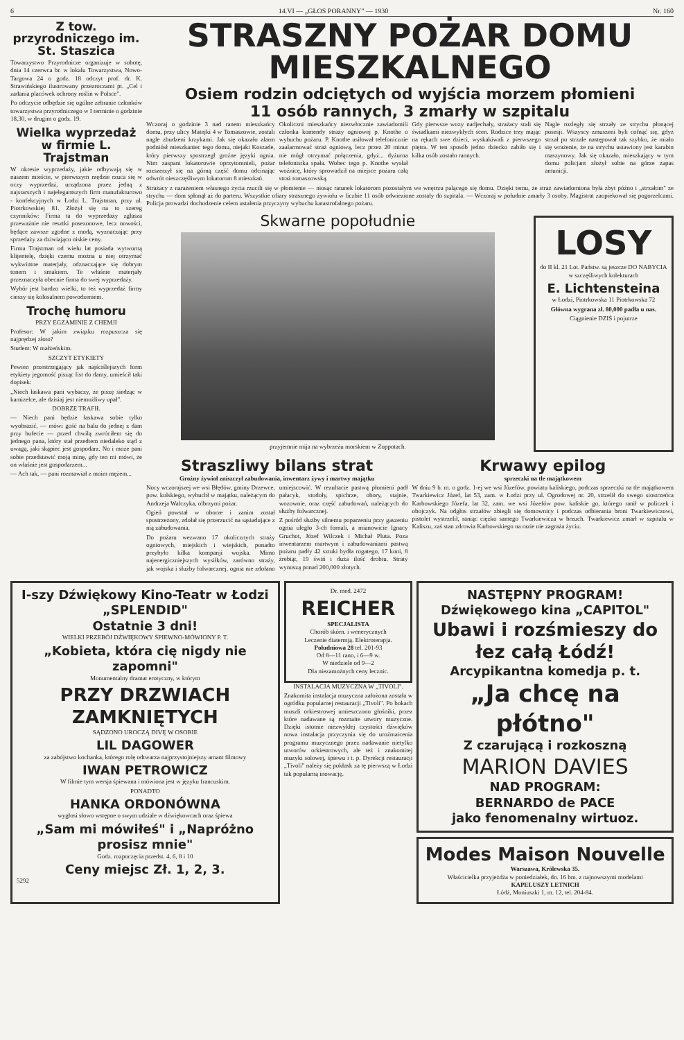6 14.VI — „GŁOS PORANNY" — 1930 Nr. 160
Z tow. przyrodniczego im. St. Staszica
Towarzystwo Przyrodnicze organizuje w sobotę, dnia 14 czerwca br. w lokalu Towarzystwa, Nowo-Targowa 24 o godz. 18 odczyt prof. dr. K. Strawińskiego ilustrowany przezroczami pt. „Cel i zadania placówek ochrony roślin w Polsce".
Po odczycie odbędzie się ogólne zebranie członków towarzystwa przyrodniczego w I terminie o godzinie 18,30, w drugim o godz. 19.
Wielka wyprzedaż w firmie L. Trajstman
W okresie wyprzedaży, jakie odbywają się w naszem mieście, w pierwszym rzędzie rzuca się w oczy wyprzedaż, urządzona przez jedną z najstarszych i najelegantszych firm manufakturowo - konfekcyjnych w Łodzi L. Trajstman, przy ul. Piotrkowskiej 81. Złożył się na to szereg czynników: Firma ta do wyprzedaży zgłasza przeważnie nie resztki posezonowe, lecz nowości, będące zawsze zgodne z modą, wyznaczając przy sprzedaży za dziwiająco niskie ceny.
Firma Trajstman od wielu lat posiada wytworną klijentelę, dzięki czemu można u niej otrzymać wykwintne materjały, odznaczające się dobrym tonem i smakiem. Te właśnie materjały przeznaczyła obecnie firma do swej wyprzedaży.
Wybór jest bardzo wielki, to też wyprzedaż firmy cieszy się kolosalnem powodzeniem.
Trochę humoru
PRZY EGZAMINIE Z CHEMJI
Profesor: W jakim związku rozpuszcza się najprędzej złoto?
Student: W małżeńskim.
SZCZYT ETYKIETY
Pewien przestrzegający jak najściślejszych form etykiety jegomość pisząc list do damy, umieścił taki dopisek:
„Niech łaskawa pani wybaczy, że piszę siedząc w kamizelce, ale dzisiaj jest niemożliwy upał".
DOBRZE TRAFIŁ
— Niech pani będzie łaskawa sobie tylko wyobrazić, — mówi gość na balu do jednej z dam przy bufecie — przed chwilą zwróciłem się do jednego pana, który stał przedtem niedaleko stąd z uwagą, jaki skąpiec jest gospodarz. No i może pani sobie przedstawić moją minę, gdy ten mi mówi, że on właśnie jest gospodarzem...
— Ach tak, — pani rozmawiał z moim mężem...
STRASZNY POŻAR DOMU MIESZKALNEGO
Osiem rodzin odciętych od wyjścia morzem płomieni
11 osób rannych, 3 zmarły w szpitalu
Wczoraj o godzinie 3 nad ranem mieszkańcy domu, przy ulicy Matejki 4 w Tomaszowie, zostali nagle zbudzeni krzykami. Jak się okazało alarm podniósł mieszkaniec tego domu, niejaki Koszade, który pierwszy spostrzegł groźne języki ognia. Nim zaspani lokatorowie oprzytomnieli, pożar rozszerzył się na górną część domu odcinając odwrót nieszczęśliwym lokatorom 8 mieszkań.
Okoliczni mieszkańcy niezwłocznie zawiadomili członka komendy straży ogniowej p. Knothe o wybuchu pożaru. P. Knothe usiłował telefonicznie zaalarmować straż ogniową, lecz przez 20 minut nie mógł otrzymać połączenia, gdyż... dyżurna telefonistka spała. Wobec tego p. Knothe wysłał woźnicę, który sprowadził na miejsce pożaru całą straż tomaszowską.
Gdy pierwsze wozy nadjechały, strażacy stali się świadkami niezwykłych scen. Rodzice trzy mając na rękach swe dzieci, wyskakiwali z pierwszego piętra. W ten sposób jedno dziecko zabiło się i kilka osób zostało rannych.
Nagle rozległy się strzały ze strychu płonącej posesji. Wszyscy zmuszeni byli cofnąć się, gdyż strzał po strzale następował tak szybko, że miało się wrażenie, że na strychu ustawiony jest karabin maszynowy. Jak się okazało, mieszkający w tym domu policjant złożył sobie na górze zapas amunicji.
Strażacy z narażeniem własnego życia rzucili się w płomienie — niosąc ratunek lokatorom pozostałym we wnętrzu palącego się domu. Dzięki temu, że straż zawiadomiona była zbyt późno i „strzałom" ze strychu — dom spłonął aż do parteru. Wszystkie ofiary strasznego żywiołu w liczbie 11 osób odwiezione zostały do szpitala. — Wczoraj w południe zmarły 3 osoby. Magistrat zaopiekował się pogorzelcami. Policja prowadzi dochodzenie celem ustalenia przyczyny wybuchu katastrofalnego pożaru.
Skwarne popołudnie
przyjemnie mija na wybrzeżu morskiem w Zoppotach.
LOSY
do II kl. 21 Lot. Państw. są jeszcze DO NABYCIA w szczęśliwych kolekturach
E. Lichtensteina
w Łodzi, Piotrkowska 11 Piotrkowska 72
Główna wygrana zł. 80,000 padła u nas.
Ciągnienie DZIŚ i pojutrze
Straszliwy bilans strat
Groźny żywioł zniszczył zabudowania, inwentarz żywy i martwy majątku
Nocy wczorajszej we wsi Błędów, gminy Drzewce, pow. kolskiego, wybuchł w majątku, należącym do Andrzeja Walczyka, olbrzymi pożar.
Ogień powstał w oborze i zanim został spostrzeżony, zdołał się przerzucić na sąsiadujące z nią zabudowania.
Do pożaru wezwano 17 okolicznych straży ogniowych, miejskich i wiejskich, ponadto przybyło kilka kompanji wojska. Mimo najenergiczniejszych wysiłków, zarówno straży, jak wojska i służby folwarcznej, ognia nie zdołano umiejscowić. W rezultacie pastwą płomieni padł pałacyk, stodoły, spichrze, obory, stajnie, wozownie, oraz część zabudowań, należących do służby folwarcznej.
Z pośród służby silnemu poparzeniu przy gaszeniu ognia uległo 3-ch fornali, a mianowicie Ignacy Gruchot, Józef Wilczek i Michał Pluta. Poza inwentarzem martwym i zabudowaniami pastwą pożaru padły 42 sztuki bydła rogatego, 17 koni, 8 źrebiąt, 19 świń i duża ilość drobiu. Straty wynoszą ponad 200,000 złotych.
Krwawy epilog
sprzeczki na tle majątkowem
W dniu 9 b. m. o godz. 1-ej we wsi Józefów, powiatu kaliskiego, podczas sprzeczki na tle majątkowem Twarkiewicz Józef, lat 53, zam. w Łodzi przy ul. Ogrodowej nr. 20, strzelił do swego siostrzeńca Karbowskiego Józefa, lat 32, zam. we wsi Józefów pow. kaliskie go, którego ranił w policzek i obojczyk. Na odgłos strzałów zbiegli się domownicy i podczas odbierania broni Twarkiewiczowi, pistolet wystrzelił, raniąc ciężko samego Twarkiewicza w brzuch. Twarkiewicz zmarł w szpitalu w Kaliszu, zaś stan zdrowia Karbowskiego na razie nie zagraża życiu.
I-szy Dźwiękowy Kino-Teatr w Łodzi „SPLENDID"
Ostatnie 3 dni!
WIELKI PRZEBÓJ DŹWIĘKOWY ŚPIEWNO-MÓWIONY P. T.
„Kobieta, która cię nigdy nie zapomni"
Monumentalny dramat erotyczny, w którym
PRZY DRZWIACH ZAMKNIĘTYCH
SĄDZONO UROCZĄ DIVĘ W OSOBIE
LIL DAGOWER
za zabójstwo kochanka, którego rolę odtwarza najprzystojniejszy amant filmowy
IWAN PETROWICZ
W filmie tym wersja śpiewana i mówiona jest w języku francuskim.
PONADTO
HANKA ORDONÓWNA
wygłosi słowo wstępne o swym udziale w dźwiękowcach oraz śpiewa
„Sam mi mówiłeś" i „Napróżno prosisz mnie"
Godz. rozpoczęcia przedst. 4, 6, 8 i 10
Ceny miejsc Zł. 1, 2, 3.
5292
Dr. med. 2472
REICHER
SPECJALISTA
Chorób skórn. i wenerycznych
Leczenie diatermją. Elektroterapja.
Południowa 28 tel. 201-93
Od 8—11 rano, i 6—9 w.
W niedziele od 9—2
Dla niezamożnych ceny lecznic.
INSTALACJA MUZYCZNA W „TIVOLI".
Znakomita instalacja muzyczna założona została w ogródku popularnej restauracji „Tivoli". Po bokach muszli orkiestrowej umieszczono głośniki, przez które nadawane są rozmaite utwory muzyczne. Dzięki istotnie niezwykłej czystości dźwięków nowa instalacja przyczynia się do uroźmaicenia programu muzycznego przez nadawanie nietylko utworów orkiestrowych, ale też i znakomitej muzyki solowej, śpiewu i t. p. Dyrekcji restauracji „Tivoli" należy się pokłask za tę pierwszą w Łodzi tak popularną inowację.
NASTĘPNY PROGRAM! Dźwiękowego kina „CAPITOL"
Ubawi i rozśmieszy do łez całą Łódź!
Arcypikantna komedja p. t.
„Ja chcę na płótno"
Z czarującą i rozkoszną
MARION DAVIES
NAD PROGRAM:
BERNARDO de PACE
jako fenomenalny wirtuoz.
Modes Maison Nouvelle
Warszawa, Królewska 35.
Właścicielka przyjeżdża w poniedziałek, dn. 16 bm. z najnowszymi modelami
KAPELUSZY LETNICH
Łódź, Moniuszki 1, m. 12, tel. 204-84.